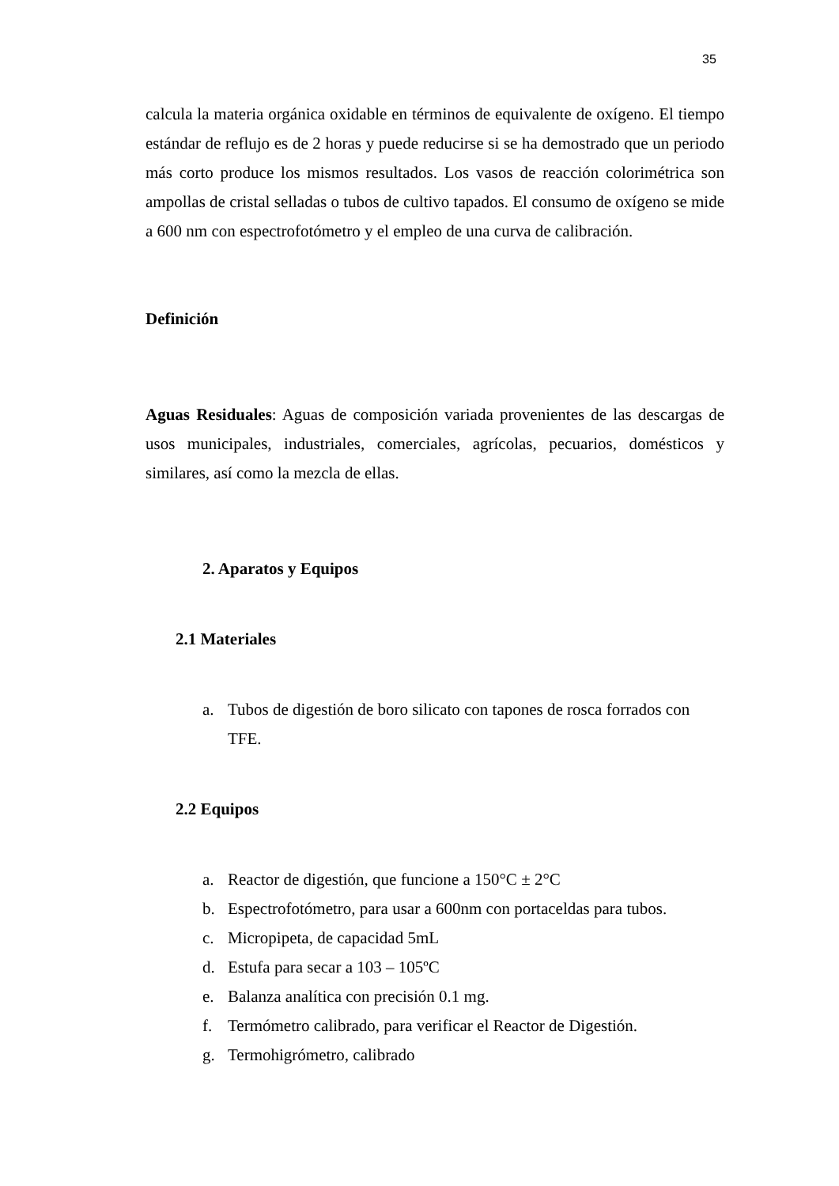35
calcula la materia orgánica oxidable en términos de equivalente de oxígeno. El tiempo estándar de reflujo es de 2 horas y puede reducirse si se ha demostrado que un periodo más corto produce los mismos resultados. Los vasos de reacción colorimétrica son ampollas de cristal selladas o tubos de cultivo tapados. El consumo de oxígeno se mide a 600 nm con espectrofotómetro y el empleo de una curva de calibración.
Definición
Aguas Residuales: Aguas de composición variada provenientes de las descargas de usos municipales, industriales, comerciales, agrícolas, pecuarios, domésticos y similares, así como la mezcla de ellas.
2. Aparatos y Equipos
2.1 Materiales
a. Tubos de digestión de boro silicato con tapones de rosca forrados con TFE.
2.2 Equipos
a. Reactor de digestión, que funcione a 150°C ± 2°C
b. Espectrofotómetro, para usar a 600nm con portaceldas para tubos.
c. Micropipeta, de capacidad 5mL
d. Estufa para secar a 103 – 105ºC
e. Balanza analítica con precisión 0.1 mg.
f. Termómetro calibrado, para verificar el Reactor de Digestión.
g. Termohigrómetro, calibrado